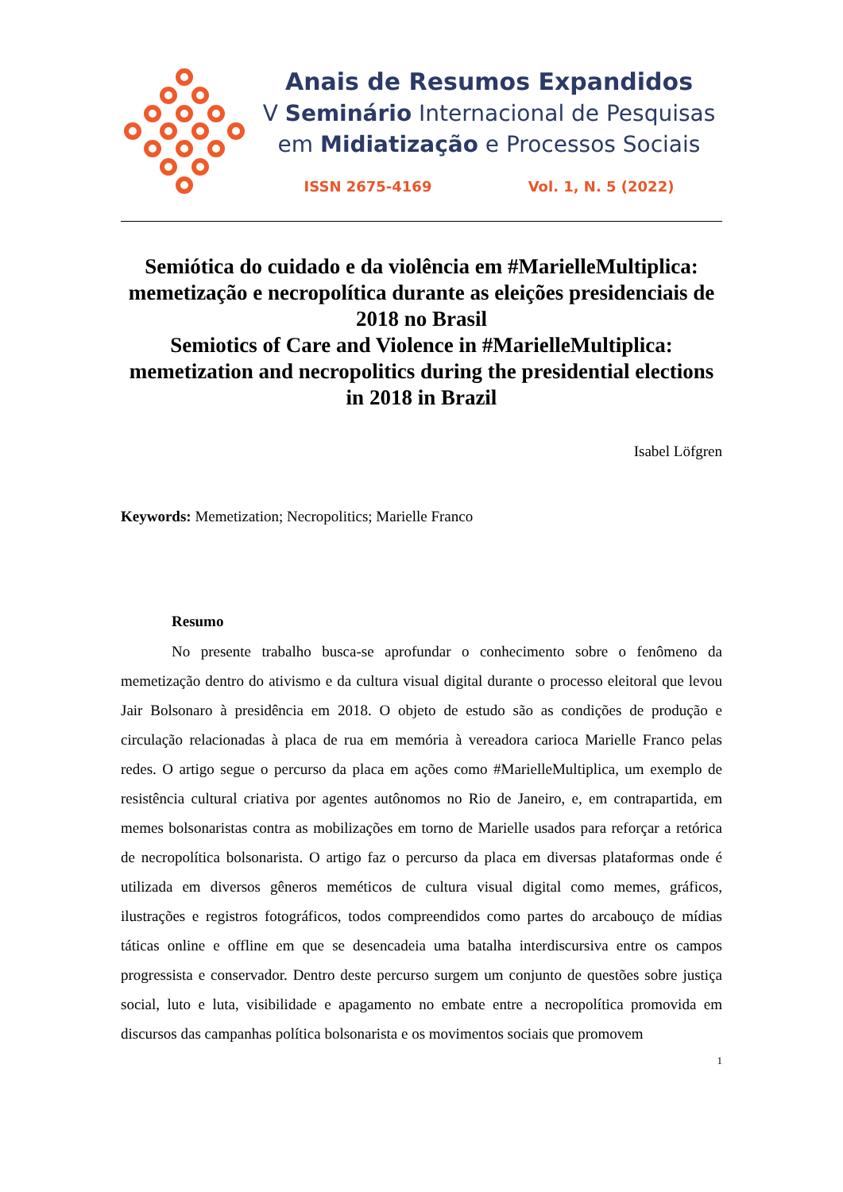Anais de Resumos Expandidos
V Seminário Internacional de Pesquisas
em Midiatização e Processos Sociais
ISSN 2675-4169 Vol. 1, N. 5 (2022)
Semiótica do cuidado e da violência em #MarielleMultiplica: memetização e necropolítica durante as eleições presidenciais de 2018 no Brasil
Semiotics of Care and Violence in #MarielleMultiplica: memetization and necropolitics during the presidential elections in 2018 in Brazil
Isabel Löfgren
Keywords: Memetization; Necropolitics; Marielle Franco
Resumo
No presente trabalho busca-se aprofundar o conhecimento sobre o fenômeno da memetização dentro do ativismo e da cultura visual digital durante o processo eleitoral que levou Jair Bolsonaro à presidência em 2018. O objeto de estudo são as condições de produção e circulação relacionadas à placa de rua em memória à vereadora carioca Marielle Franco pelas redes. O artigo segue o percurso da placa em ações como #MarielleMultiplica, um exemplo de resistência cultural criativa por agentes autônomos no Rio de Janeiro, e, em contrapartida, em memes bolsonaristas contra as mobilizações em torno de Marielle usados para reforçar a retórica de necropolítica bolsonarista. O artigo faz o percurso da placa em diversas plataformas onde é utilizada em diversos gêneros meméticos de cultura visual digital como memes, gráficos, ilustrações e registros fotográficos, todos compreendidos como partes do arcabouço de mídias táticas online e offline em que se desencadeia uma batalha interdiscursiva entre os campos progressista e conservador. Dentro deste percurso surgem um conjunto de questões sobre justiça social, luto e luta, visibilidade e apagamento no embate entre a necropolítica promovida em discursos das campanhas política bolsonarista e os movimentos sociais que promovem
1